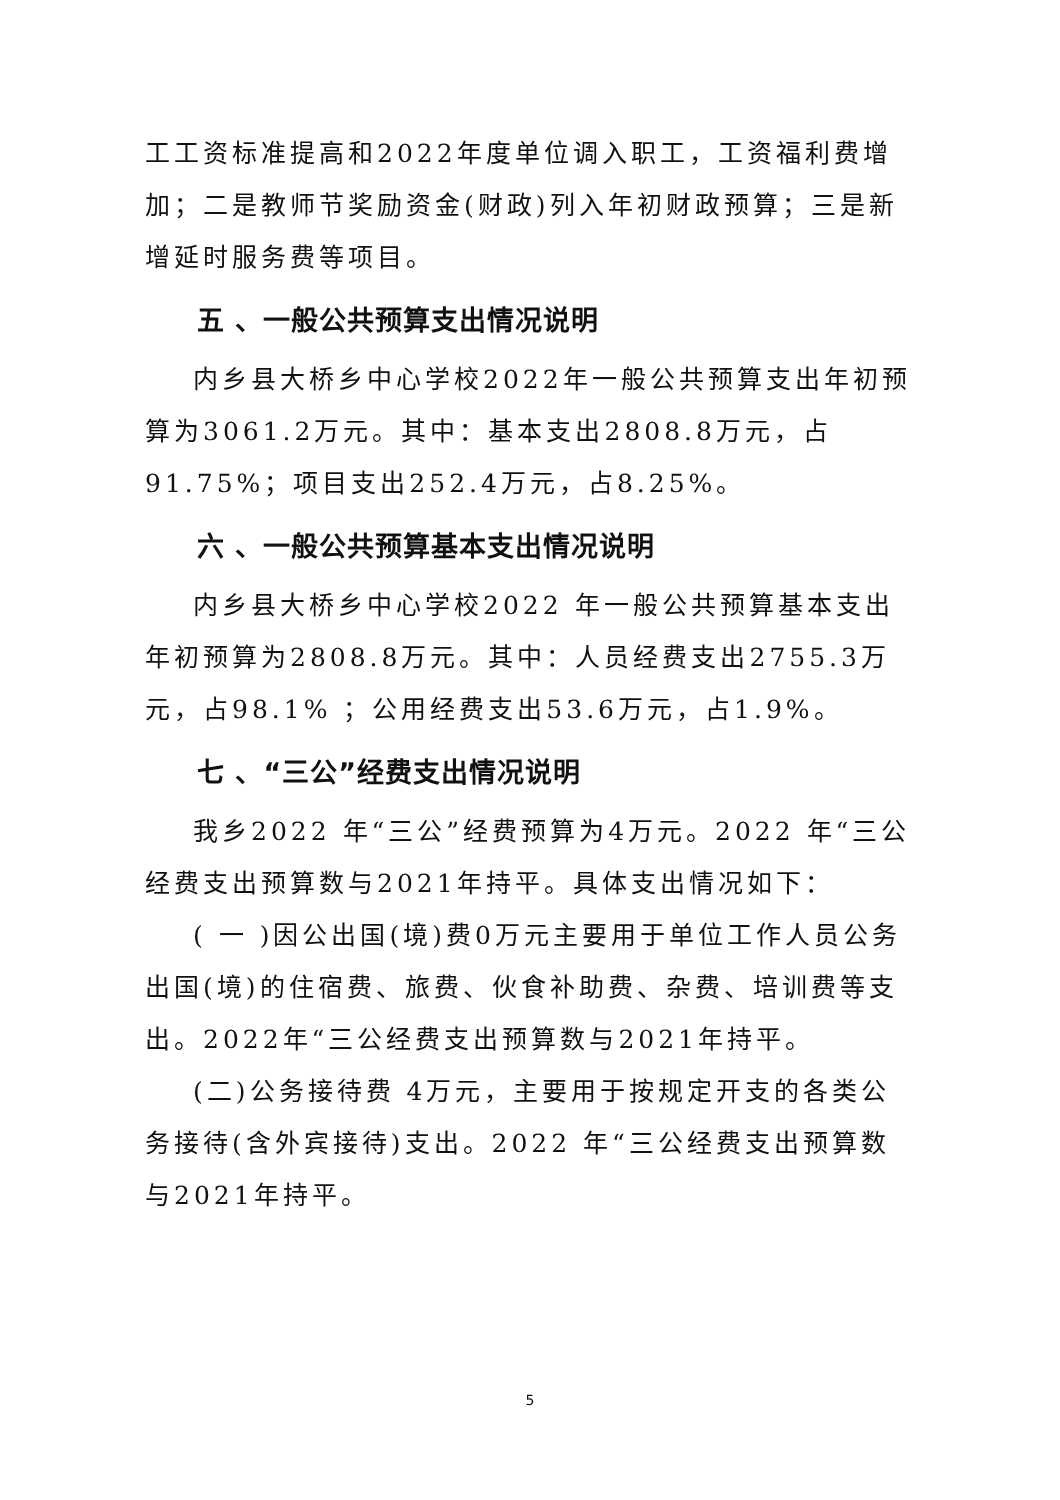工工资标准提高和2022年度单位调入职工，工资福利费增加；二是教师节奖励资金(财政)列入年初财政预算；三是新增延时服务费等项目。
五 、一般公共预算支出情况说明
内乡县大桥乡中心学校2022年一般公共预算支出年初预算为3061.2万元。其中：基本支出2808.8万元，占91.75%；项目支出252.4万元，占8.25%。
六 、一般公共预算基本支出情况说明
内乡县大桥乡中心学校2022 年一般公共预算基本支出年初预算为2808.8万元。其中：人员经费支出2755.3万元，占98.1% ；公用经费支出53.6万元，占1.9%。
七 、“三公”经费支出情况说明
我乡2022 年“三公”经费预算为4万元。2022 年“三公经费支出预算数与2021年持平。具体支出情况如下：
( 一 )因公出国(境)费0万元主要用于单位工作人员公务出国(境)的住宿费、旅费、伙食补助费、杂费、培训费等支出。2022年“三公经费支出预算数与2021年持平。
(二)公务接待费 4万元，主要用于按规定开支的各类公务接待(含外宾接待)支出。2022 年“三公经费支出预算数与2021年持平。
5